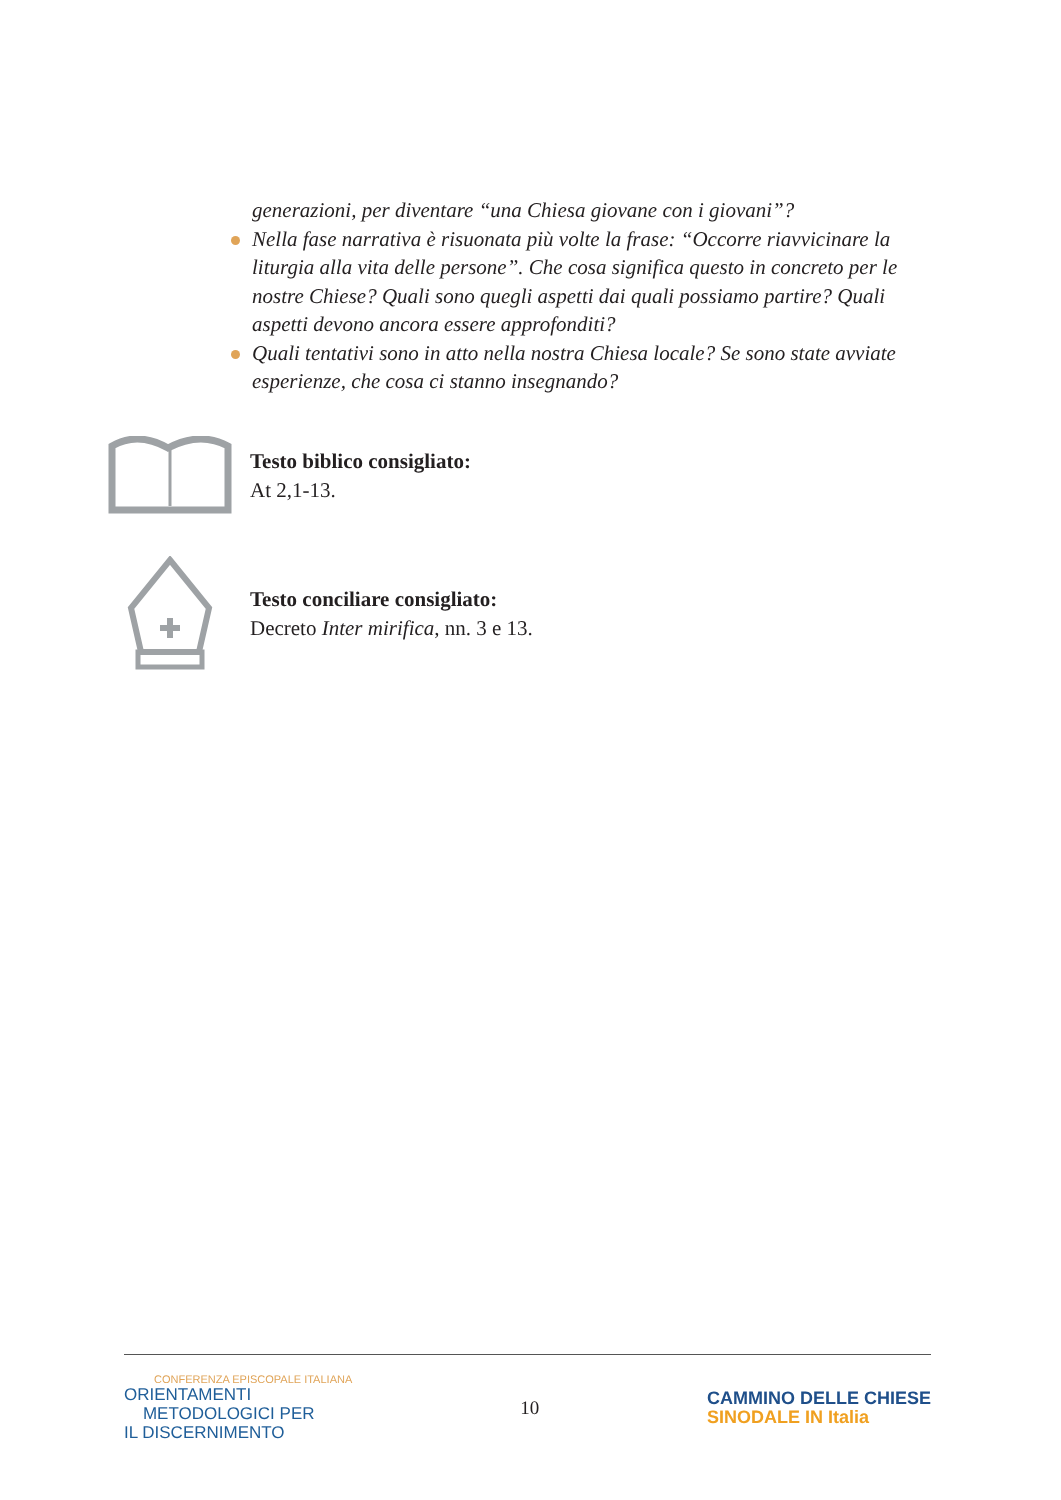generazioni, per diventare “una Chiesa giovane con i giovani”?
Nella fase narrativa è risuonata più volte la frase: “Occorre riavvicinare la liturgia alla vita delle persone”. Che cosa significa questo in concreto per le nostre Chiese? Quali sono quegli aspetti dai quali possiamo partire? Quali aspetti devono ancora essere approfonditi?
Quali tentativi sono in atto nella nostra Chiesa locale? Se sono state avviate esperienze, che cosa ci stanno insegnando?
Testo biblico consigliato:
At 2,1-13.
Testo conciliare consigliato:
Decreto Inter mirifica, nn. 3 e 13.
CONFERENZA EPISCOPALE ITALIANA
ORIENTAMENTI
METODOLOGICI PER
IL DISCERNIMENTO
10
CAMMINO DELLE CHIESE
SINODALE IN Italia